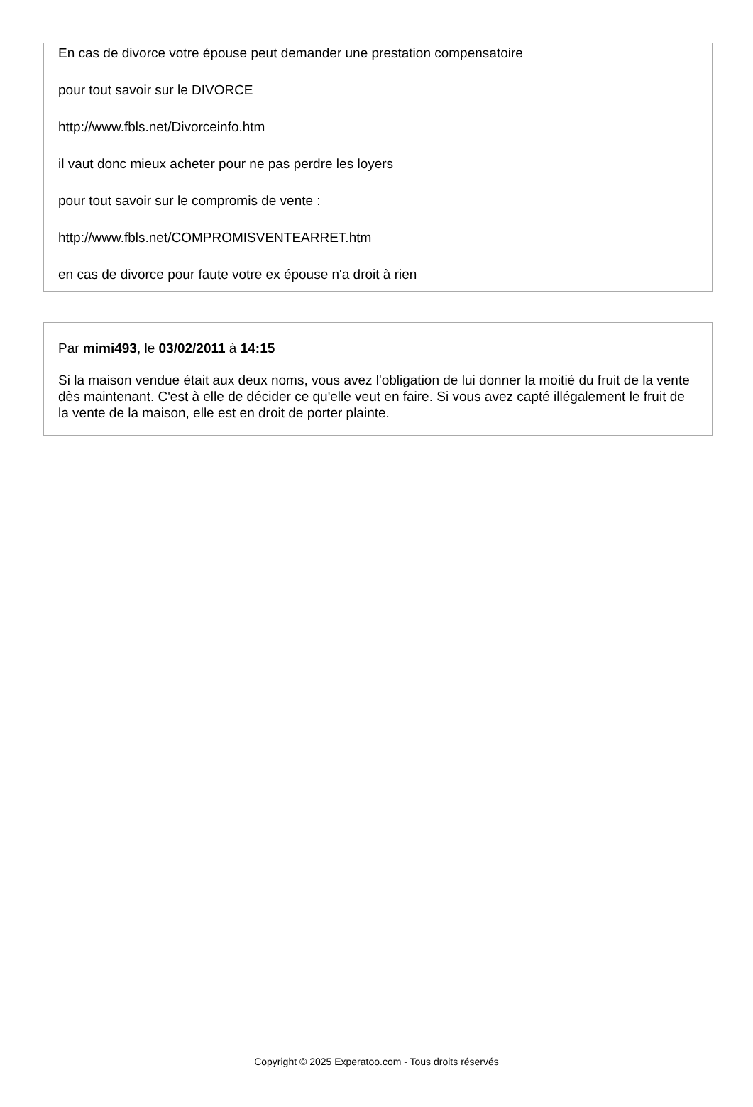En cas de divorce votre épouse peut demander une prestation compensatoire
pour tout savoir sur le DIVORCE
http://www.fbls.net/Divorceinfo.htm
il vaut donc mieux acheter pour ne pas perdre les loyers
pour tout savoir sur le compromis de vente :
http://www.fbls.net/COMPROMISVENTEARRET.htm
en cas de divorce pour faute votre ex épouse n'a droit à rien
Par mimi493, le 03/02/2011 à 14:15
Si la maison vendue était aux deux noms, vous avez l'obligation de lui donner la moitié du fruit de la vente dès maintenant. C'est à elle de décider ce qu'elle veut en faire. Si vous avez capté illégalement le fruit de la vente de la maison, elle est en droit de porter plainte.
Copyright © 2025 Experatoo.com - Tous droits réservés